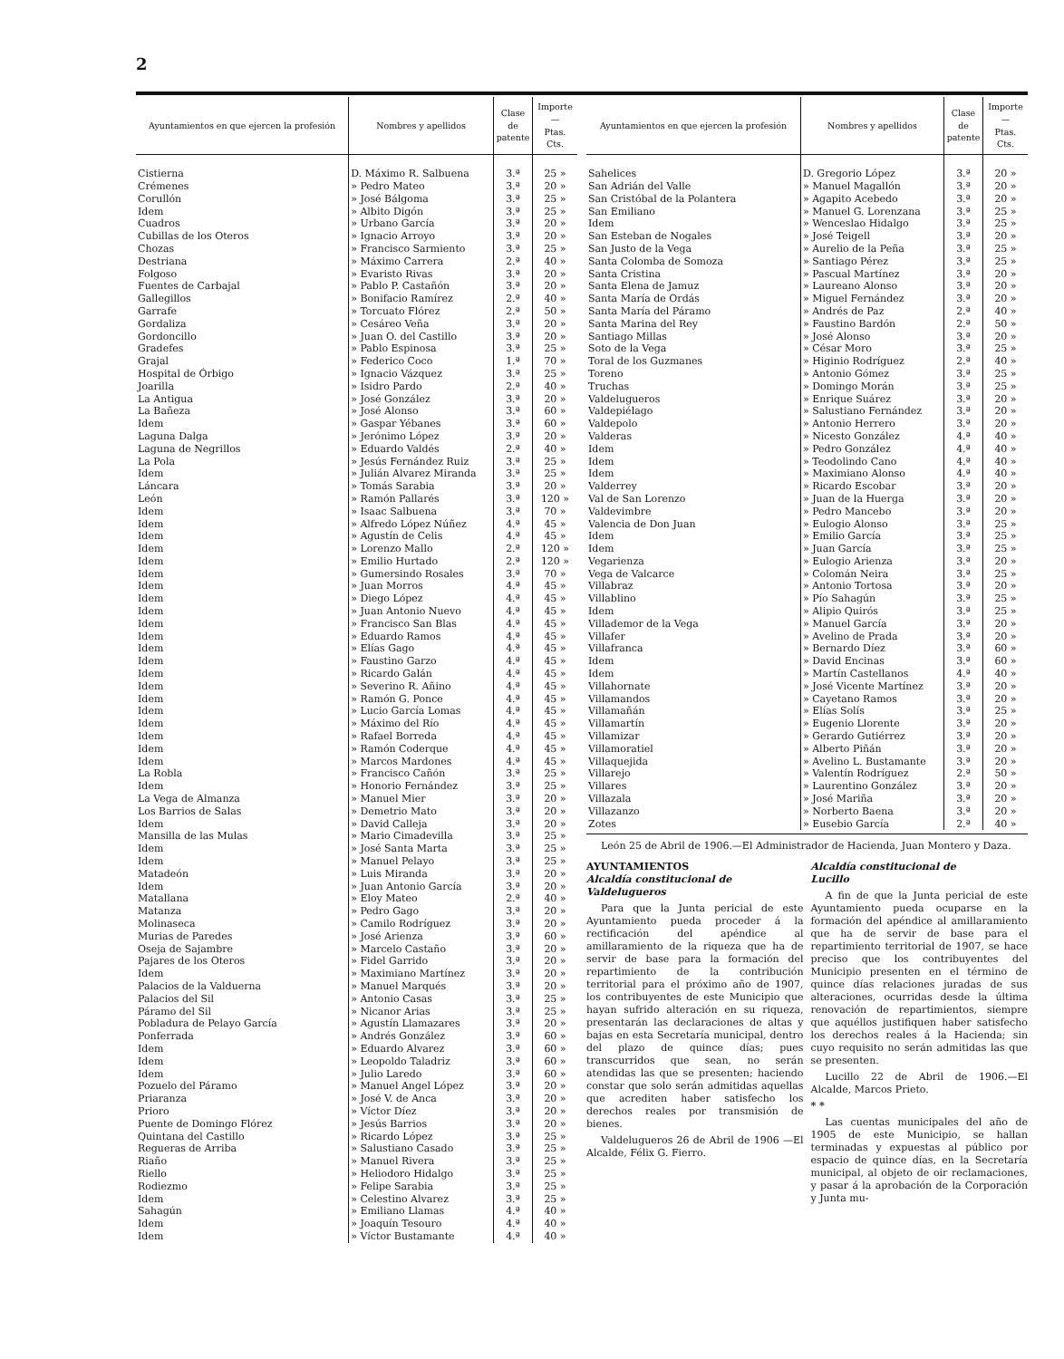2
| Ayuntamientos en que ejercen la profesión | Nombres y apellidos | Clase de patente | Importe — Ptas. Cts. |
| --- | --- | --- | --- |
| Cistierna | D. Máximo R. Salbuena | 3.ª | 25 » |
| Crémenes | » Pedro Mateo | 3.ª | 20 » |
| Corullón | » José Bálgoma | 3.ª | 25 » |
| Idem | » Albito Digón | 3.ª | 25 » |
| Cuadros | » Urbano García | 3.ª | 20 » |
| Cubillas de los Oteros | » Ignacio Arroyo | 3.ª | 20 » |
| Chozas | » Francisco Sarmiento | 3.ª | 25 » |
| Destriana | » Máximo Carrera | 2.ª | 40 » |
| Folgoso | » Evaristo Rivas | 3.ª | 20 » |
| Fuentes de Carbajal | » Pablo P. Castañón | 3.ª | 20 » |
| Gallegillos | » Bonifacio Ramírez | 2.ª | 40 » |
| Garrafe | » Torcuato Flórez | 2.ª | 50 » |
| Gordaliza | » Cesáreo Veña | 3.ª | 20 » |
| Gordoncillo | » Juan O. del Castillo | 3.ª | 20 » |
| Gradefes | » Pablo Espinosa | 3.ª | 25 » |
| Grajal | » Federico Coco | 1.ª | 70 » |
| Hospital de Órbigo | » Ignacio Vázquez | 3.ª | 25 » |
| Joarilla | » Isidro Pardo | 2.ª | 40 » |
| La Antigua | » José González | 3.ª | 20 » |
| La Bañeza | » José Alonso | 3.ª | 60 » |
| Idem | » Gaspar Yébanes | 3.ª | 60 » |
| Laguna Dalga | » Jerónimo López | 3.ª | 20 » |
| Laguna de Negrillos | » Eduardo Valdés | 2.ª | 40 » |
| La Pola | » Jesús Fernández Ruiz | 3.ª | 25 » |
| Idem | » Julián Alvarez Miranda | 3.ª | 25 » |
| Láncara | » Tomás Sarabia | 3.ª | 20 » |
| León | » Ramón Pallarés | 3.ª | 120 » |
| Idem | » Isaac Salbuena | 3.ª | 70 » |
| Idem | » Alfredo López Núñez | 4.ª | 45 » |
| Idem | » Agustín de Celis | 4.ª | 45 » |
| Idem | » Lorenzo Mallo | 2.ª | 120 » |
| Idem | » Emilio Hurtado | 2.ª | 120 » |
| Idem | » Gumersindo Rosales | 3.ª | 70 » |
| Idem | » Juan Morros | 4.ª | 45 » |
| Idem | » Diego López | 4.ª | 45 » |
| Idem | » Juan Antonio Nuevo | 4.ª | 45 » |
| Idem | » Francisco San Blas | 4.ª | 45 » |
| Idem | » Eduardo Ramos | 4.ª | 45 » |
| Idem | » Elías Gago | 4.ª | 45 » |
| Idem | » Faustino Garzo | 4.ª | 45 » |
| Idem | » Ricardo Galán | 4.ª | 45 » |
| Idem | » Severino R. Añino | 4.ª | 45 » |
| Idem | » Ramón G. Ponce | 4.ª | 45 » |
| Idem | » Lucio García Lomas | 4.ª | 45 » |
| Idem | » Máximo del Río | 4.ª | 45 » |
| Idem | » Rafael Borreda | 4.ª | 45 » |
| Idem | » Ramón Coderque | 4.ª | 45 » |
| Idem | » Marcos Mardones | 4.ª | 45 » |
| La Robla | » Francisco Cañón | 3.ª | 25 » |
| Idem | » Honorio Fernández | 3.ª | 25 » |
| La Vega de Almanza | » Manuel Mier | 3.ª | 20 » |
| Los Barrios de Salas | » Demetrio Mato | 3.ª | 20 » |
| Idem | » David Calleja | 3.ª | 20 » |
| Mansilla de las Mulas | » Mario Cimadevilla | 3.ª | 25 » |
| Idem | » José Santa Marta | 3.ª | 25 » |
| Idem | » Manuel Pelayo | 3.ª | 25 » |
| Matadeón | » Luis Miranda | 3.ª | 20 » |
| Idem | » Juan Antonio García | 3.ª | 20 » |
| Matallana | » Eloy Mateo | 2.ª | 40 » |
| Matanza | » Pedro Gago | 3.ª | 20 » |
| Molinaseca | » Camilo Rodríguez | 3.ª | 20 » |
| Murias de Paredes | » José Arienza | 3.ª | 60 » |
| Oseja de Sajambre | » Marcelo Castaño | 3.ª | 20 » |
| Pajares de los Oteros | » Fidel Garrido | 3.ª | 20 » |
| Idem | » Maximiano Martínez | 3.ª | 20 » |
| Palacios de la Valduerna | » Manuel Marqués | 3.ª | 20 » |
| Palacios del Sil | » Antonio Casas | 3.ª | 25 » |
| Páramo del Sil | » Nicanor Arias | 3.ª | 25 » |
| Pobladura de Pelayo García | » Agustín Llamazares | 3.ª | 20 » |
| Ponferrada | » Andrés González | 3.ª | 60 » |
| Idem | » Eduardo Alvarez | 3.ª | 60 » |
| Idem | » Leopoldo Taladriz | 3.ª | 60 » |
| Idem | » Julio Laredo | 3.ª | 60 » |
| Pozuelo del Páramo | » Manuel Angel López | 3.ª | 20 » |
| Priaranza | » José V. de Anca | 3.ª | 20 » |
| Prioro | » Víctor Díez | 3.ª | 20 » |
| Puente de Domingo Flórez | » Jesús Barrios | 3.ª | 20 » |
| Quintana del Castillo | » Ricardo López | 3.ª | 25 » |
| Regueras de Arriba | » Salustiano Casado | 3.ª | 25 » |
| Riaño | » Manuel Rivera | 3.ª | 25 » |
| Riello | » Heliodoro Hidalgo | 3.ª | 25 » |
| Rodiezmo | » Felipe Sarabia | 3.ª | 25 » |
| Idem | » Celestino Alvarez | 3.ª | 25 » |
| Sahagún | » Emiliano Llamas | 4.ª | 40 » |
| Idem | » Joaquín Tesouro | 4.ª | 40 » |
| Idem | » Víctor Bustamante | 4.ª | 40 » |
| Ayuntamientos en que ejercen la profesión | Nombres y apellidos | Clase de patente | Importe — Ptas. Cts. |
| --- | --- | --- | --- |
| Sahelices | D. Gregorio López | 3.ª | 20 » |
| San Adrián del Valle | » Manuel Magallón | 3.ª | 20 » |
| San Cristóbal de la Polantera | » Agapito Acebedo | 3.ª | 20 » |
| San Emiliano | » Manuel G. Lorenzana | 3.ª | 25 » |
| Idem | » Wenceslao Hidalgo | 3.ª | 25 » |
| San Esteban de Nogales | » José Teigell | 3.ª | 20 » |
| San Justo de la Vega | » Aurelio de la Peña | 3.ª | 25 » |
| Santa Colomba de Somoza | » Santiago Pérez | 3.ª | 25 » |
| Santa Cristina | » Pascual Martínez | 3.ª | 20 » |
| Santa Elena de Jamuz | » Laureano Alonso | 3.ª | 20 » |
| Santa María de Ordás | » Miguel Fernández | 3.ª | 20 » |
| Santa María del Páramo | » Andrés de Paz | 2.ª | 40 » |
| Santa Marina del Rey | » Faustino Bardón | 2.ª | 50 » |
| Santiago Millas | » José Alonso | 3.ª | 20 » |
| Soto de la Vega | » César Moro | 3.ª | 25 » |
| Toral de los Guzmanes | » Higinio Rodríguez | 2.ª | 40 » |
| Toreno | » Antonio Gómez | 3.ª | 25 » |
| Truchas | » Domingo Morán | 3.ª | 25 » |
| Valdelugueros | » Enrique Suárez | 3.ª | 20 » |
| Valdepiélago | » Salustiano Fernández | 3.ª | 20 » |
| Valdepolo | » Antonio Herrero | 3.ª | 20 » |
| Valderas | » Nicesto González | 4.ª | 40 » |
| Idem | » Pedro González | 4.ª | 40 » |
| Idem | » Teodolindo Cano | 4.ª | 40 » |
| Idem | » Maximiano Alonso | 4.ª | 40 » |
| Valderrey | » Ricardo Escobar | 3.ª | 20 » |
| Val de San Lorenzo | » Juan de la Huerga | 3.ª | 20 » |
| Valdevimbre | » Pedro Mancebo | 3.ª | 20 » |
| Valencia de Don Juan | » Eulogio Alonso | 3.ª | 25 » |
| Idem | » Emilio García | 3.ª | 25 » |
| Idem | » Juan García | 3.ª | 25 » |
| Vegarienza | » Eulogio Arienza | 3.ª | 20 » |
| Vega de Valcarce | » Colomán Neira | 3.ª | 25 » |
| Villabraz | » Antonio Tortosa | 3.ª | 20 » |
| Villablino | » Pío Sahagún | 3.ª | 25 » |
| Idem | » Alipio Quirós | 3.ª | 25 » |
| Villademor de la Vega | » Manuel García | 3.ª | 20 » |
| Villafer | » Avelino de Prada | 3.ª | 20 » |
| Villafranca | » Bernardo Díez | 3.ª | 60 » |
| Idem | » David Encinas | 3.ª | 60 » |
| Idem | » Martín Castellanos | 4.ª | 40 » |
| Villahornate | » José Vicente Martínez | 3.ª | 20 » |
| Villamandos | » Cayetano Ramos | 3.ª | 20 » |
| Villamañán | » Elías Solís | 3.ª | 25 » |
| Villamartín | » Eugenio Llorente | 3.ª | 20 » |
| Villamizar | » Gerardo Gutiérrez | 3.ª | 20 » |
| Villamoratiel | » Alberto Piñán | 3.ª | 20 » |
| Villaquejida | » Avelino L. Bustamante | 3.ª | 20 » |
| Villarejo | » Valentín Rodríguez | 2.ª | 50 » |
| Villares | » Laurentino González | 3.ª | 20 » |
| Villazala | » José Mariña | 3.ª | 20 » |
| Villazanzo | » Norberto Baena | 3.ª | 20 » |
| Zotes | » Eusebio García | 2.ª | 40 » |
León 25 de Abril de 1906.—El Administrador de Hacienda, Juan Montero y Daza.
AYUNTAMIENTOS
Alcaldía constitucional de
Valdelugueros
Para que la Junta pericial de este Ayuntamiento pueda proceder á la rectificación del apéndice al amillaramiento de la riqueza que ha de servir de base para la formación del repartimiento de la contribución territorial para el próximo año de 1907, los contribuyentes de este Municipio que hayan sufrido alteración en su riqueza, presentarán las declaraciones de altas y bajas en esta Secretaría municipal, dentro del plazo de quince días; pues transcurridos que sean, no serán atendidas las que se presenten; haciendo constar que solo serán admitidas aquellas que acrediten haber satisfecho los derechos reales por transmisión de bienes.
Valdelugueros 26 de Abril de 1906 —El Alcalde, Félix G. Fierro.
Alcaldía constitucional de
Lucillo
A fin de que la Junta pericial de este Ayuntamiento pueda ocuparse en la formación del apéndice al amillaramiento que ha de servir de base para el repartimiento territorial de 1907, se hace preciso que los contribuyentes del Municipio presenten en el término de quince días relaciones juradas de sus alteraciones, ocurridas desde la última renovación de repartimientos, siempre que aquéllos justifiquen haber satisfecho los derechos reales á la Hacienda; sin cuyo requisito no serán admitidas las que se presenten.
Lucillo 22 de Abril de 1906.—El Alcalde, Marcos Prieto.
* *
Las cuentas municipales del año de 1905 de este Municipio, se hallan terminadas y expuestas al público por espacio de quince días, en la Secretaría municipal, al objeto de oir reclamaciones, y pasar á la aprobación de la Corporación y Junta mu-